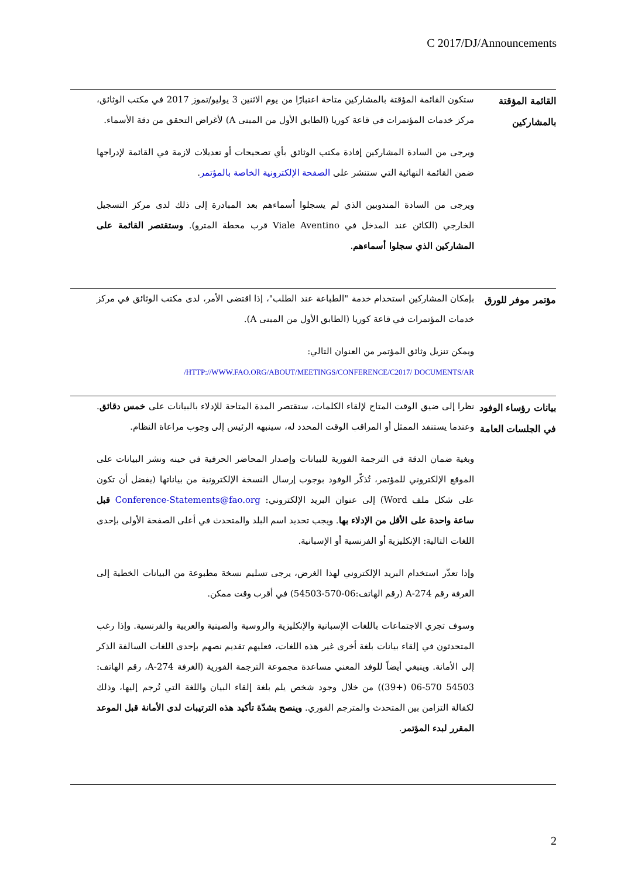C 2017/DJ/Announcements
القائمة المؤقتة بالمشاركين
ستكون القائمة المؤقتة بالمشاركين متاحة اعتبارًا من يوم الاثنين 3 يوليو/تموز 2017 في مكتب الوثائق، مركز خدمات المؤتمرات في قاعة كوريا (الطابق الأول من المبنى A) لأغراض التحقق من دقة الأسماء.
ويرجى من السادة المشاركين إفادة مكتب الوثائق بأي تصحيحات أو تعديلات لازمة في القائمة لإدراجها ضمن القائمة النهائية التي ستنشر على الصفحة الإلكترونية الخاصة بالمؤتمر.
ويرجى من السادة المندوبين الذي لم يسجلوا أسماءهم بعد المبادرة إلى ذلك لدى مركز التسجيل الخارجي (الكائن عند المدخل في Viale Aventino قرب محطة المترو). وستقتصر القائمة على المشاركين الذي سجلوا أسماءهم.
مؤتمر موفر للورق
بإمكان المشاركين استخدام خدمة "الطباعة عند الطلب"، إذا اقتضى الأمر، لدى مكتب الوثائق في مركز خدمات المؤتمرات في قاعة كوريا (الطابق الأول من المبنى A).
ويمكن تنزيل وثائق المؤتمر من العنوان التالي:
HTTP://WWW.FAO.ORG/ABOUT/MEETINGS/CONFERENCE/C2017/ DOCUMENTS/AR/
بيانات رؤساء الوفود في الجلسات العامة
نظرا إلى ضيق الوقت المتاح لإلقاء الكلمات، ستقتصر المدة المتاحة للإدلاء بالبيانات على خمس دقائق. وعندما يستنفد الممثل أو المراقب الوقت المحدد له، سينبهه الرئيس إلى وجوب مراعاة النظام.
وبغية ضمان الدقة في الترجمة الفورية للبيانات وإصدار المحاضر الحرفية في حينه ونشر البيانات على الموقع الإلكتروني للمؤتمر، تُذكّر الوفود بوجوب إرسال النسخة الإلكترونية من بياناتها (يفضل أن تكون على شكل ملف Word) إلى عنوان البريد الإلكتروني: Conference-Statements@fao.org قبل ساعة واحدة على الأقل من الإدلاء بها. ويجب تحديد اسم البلد والمتحدث في أعلى الصفحة الأولى بإحدى اللغات التالية: الإنكليزية أو الفرنسية أو الإسبانية.
وإذا تعذّر استخدام البريد الإلكتروني لهذا الغرض، يرجى تسليم نسخة مطبوعة من البيانات الخطية إلى الغرفة رقم A-274 (رقم الهاتف:06-570-54503) في أقرب وقت ممكن.
وسوف تجري الاجتماعات باللغات الإسبانية والإنكليزية والروسية والصينية والعربية والفرنسية. وإذا رغب المتحدثون في إلقاء بيانات بلغة أخرى غير هذه اللغات، فعليهم تقديم نصهم بإحدى اللغات السالفة الذكر إلى الأمانة. وينبغي أيضاً للوفد المعني مساعدة مجموعة الترجمة الفورية (الغرفة A-274، رقم الهاتف: 54503 570-06 (+39)) من خلال وجود شخص يلم بلغة إلقاء البيان واللغة التي تُرجم إليها، وذلك لكفالة التزامن بين المتحدث والمترجم الفوري. وينصح بشدّة تأكيد هذه الترتيبات لدى الأمانة قبل الموعد المقرر لبدء المؤتمر.
2